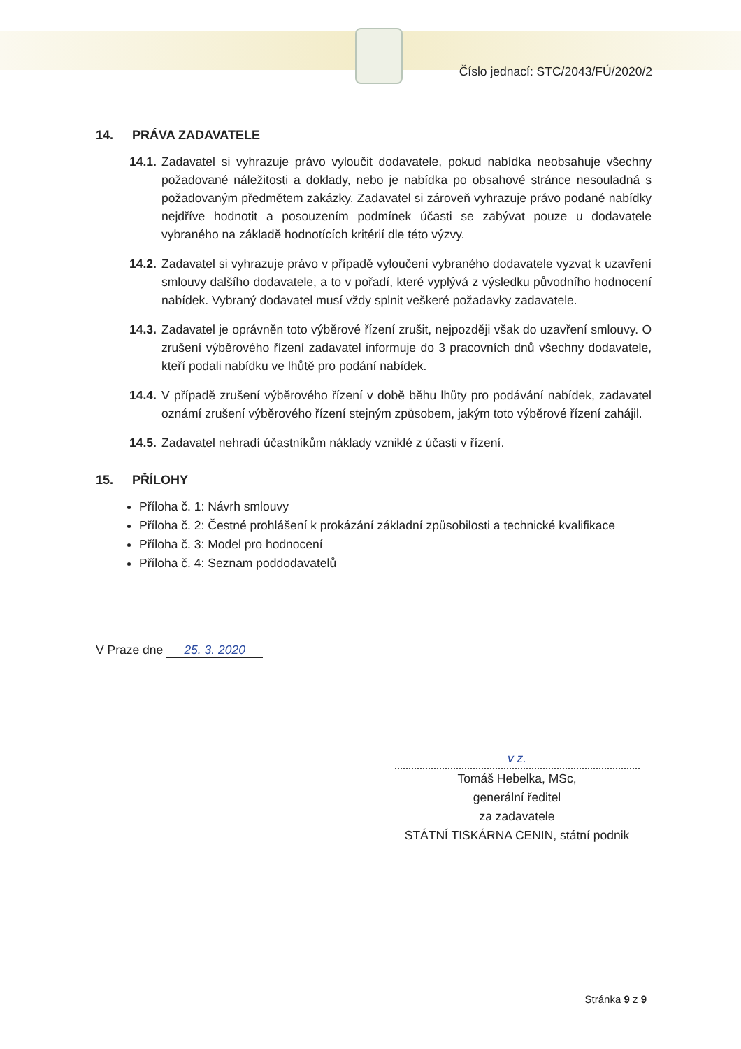Číslo jednací: STC/2043/FÚ/2020/2
14. PRÁVA ZADAVATELE
14.1. Zadavatel si vyhrazuje právo vyloučit dodavatele, pokud nabídka neobsahuje všechny požadované náležitosti a doklady, nebo je nabídka po obsahové stránce nesouladná s požadovaným předmětem zakázky. Zadavatel si zároveň vyhrazuje právo podané nabídky nejdříve hodnotit a posouzením podmínek účasti se zabývat pouze u dodavatele vybraného na základě hodnotících kritérií dle této výzvy.
14.2. Zadavatel si vyhrazuje právo v případě vyloučení vybraného dodavatele vyzvat k uzavření smlouvy dalšího dodavatele, a to v pořadí, které vyplývá z výsledku původního hodnocení nabídek. Vybraný dodavatel musí vždy splnit veškeré požadavky zadavatele.
14.3. Zadavatel je oprávněn toto výběrové řízení zrušit, nejpozději však do uzavření smlouvy. O zrušení výběrového řízení zadavatel informuje do 3 pracovních dnů všechny dodavatele, kteří podali nabídku ve lhůtě pro podání nabídek.
14.4. V případě zrušení výběrového řízení v době běhu lhůty pro podávání nabídek, zadavatel oznámí zrušení výběrového řízení stejným způsobem, jakým toto výběrové řízení zahájil.
14.5. Zadavatel nehradí účastníkům náklady vzniklé z účasti v řízení.
15. PŘÍLOHY
Příloha č. 1: Návrh smlouvy
Příloha č. 2: Čestné prohlášení k prokázání základní způsobilosti a technické kvalifikace
Příloha č. 3: Model pro hodnocení
Příloha č. 4: Seznam poddodavatelů
V Praze dne 25. 3. 2020
v z.
Tomáš Hebelka, MSc,
generální ředitel
za zadavatele
STÁTNÍ TISKÁRNA CENIN, státní podnik
Stránka 9 z 9